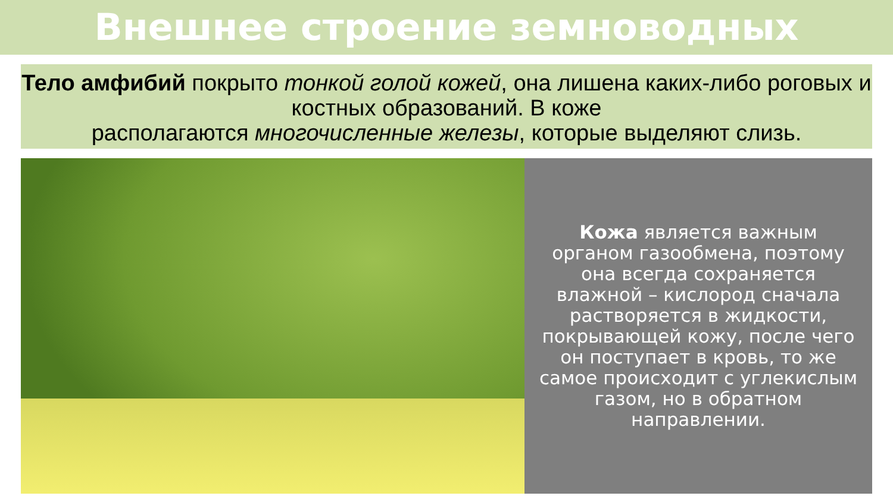Внешнее строение земноводных
Тело амфибий покрыто тонкой голой кожей, она лишена каких-либо роговых и костных образований. В коже
располагаются многочисленные железы, которые выделяют слизь.
Кожа является важным органом газообмена, поэтому она всегда сохраняется влажной – кислород сначала растворяется в жидкости, покрывающей кожу, после чего он поступает в кровь, то же самое происходит с углекислым газом, но в обратном направлении.